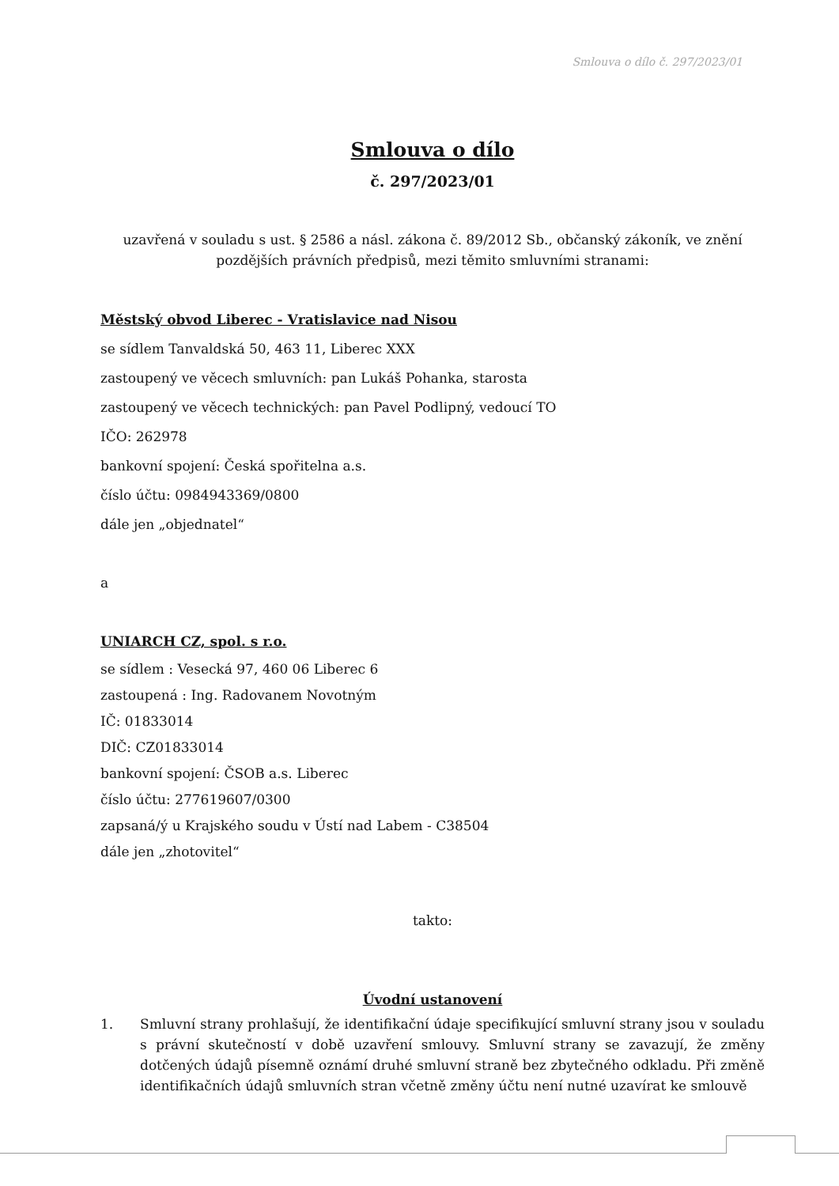Smlouva o dílo č. 297/2023/01
Smlouva o dílo
č. 297/2023/01
uzavřená v souladu s ust. § 2586 a násl. zákona č. 89/2012 Sb., občanský zákoník, ve znění pozdějších právních předpisů, mezi těmito smluvními stranami:
Městský obvod Liberec - Vratislavice nad Nisou
se sídlem Tanvaldská 50, 463 11, Liberec XXX
zastoupený ve věcech smluvních: pan Lukáš Pohanka, starosta
zastoupený ve věcech technických: pan Pavel Podlipný, vedoucí TO
IČO: 262978
bankovní spojení: Česká spořitelna a.s.
číslo účtu: 0984943369/0800
dále jen „objednatel“
a
UNIARCH CZ, spol. s r.o.
se sídlem : Vesecká 97, 460 06 Liberec 6
zastoupená : Ing. Radovanem Novotným
IČ: 01833014
DIČ: CZ01833014
bankovní spojení: ČSOB a.s. Liberec
číslo účtu: 277619607/0300
zapsaná/ý u Krajského soudu v Ústí nad Labem - C38504
dále jen „zhotovitel“
takto:
Úvodní ustanovení
1. Smluvní strany prohlašují, že identifikační údaje specifikující smluvní strany jsou v souladu s právní skutečností v době uzavření smlouvy. Smluvní strany se zavazují, že změny dotčených údajů písemně oznámí druhé smluvní straně bez zbytečného odkladu. Při změně identifikačních údajů smluvních stran včetně změny účtu není nutné uzavírat ke smlouvě